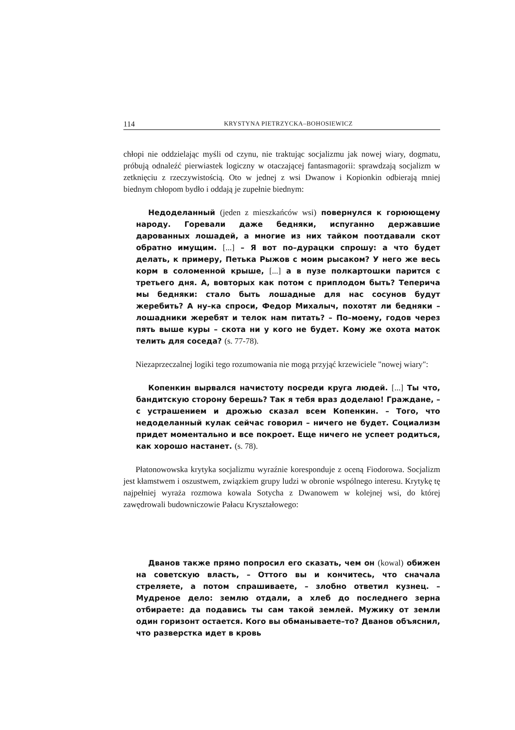114 KRYSTYNA PIETRZYCKA–BOHOSIEWICZ
chłopi nie oddzielając myśli od czynu, nie traktując socjalizmu jak nowej wiary, dogmatu, próbują odnaleźć pierwiastek logiczny w otaczającej fantasmagorii: sprawdzają socjalizm w zetknięciu z rzeczywistością. Oto w jednej z wsi Dwanow i Kopionkin odbierają mniej biednym chłopom bydło i oddają je zupełnie biednym:
Недоделанный (jeden z mieszkańców wsi) повернулся к горюющему народу. Горевали даже бедняки, испуганно державшие дарованных лошадей, а многие из них тайком поотдавали скот обратно имущим. [...] – Я вот по–дурацки спрошу: а что будет делать, к примеру, Петька Рыжов с моим рысаком? У него же весь корм в соломенной крыше, [...] а в пузе полкартошки парится с третьего дня. А, вовторых как потом с приплодом быть? Теперича мы бедняки: стало быть лошадные для нас сосунов будут жеребить? А ну–ка спроси, Федор Михалыч, похотят ли бедняки – лошадники жеребят и телок нам питать? – По–моему, годов через пять выше куры – скота ни у кого не будет. Кому же охота маток телить для соседа? (s. 77-78).
Niezaprzeczalnej logiki tego rozumowania nie mogą przyjąć krzewiciele "nowej wiary":
Копенкин вырвался начистоту посреди круга людей. [...] Ты что, бандитскую сторону берешь? Так я тебя враз доделаю! Граждане, – с устрашением и дрожью сказал всем Копенкин. – Того, что недоделанный кулак сейчас говорил – ничего не будет. Социализм придет моментально и все покроет. Еще ничего не успеет родиться, как хорошо настанет. (s. 78).
Płatonowowska krytyka socjalizmu wyraźnie koresponduje z oceną Fiodorowa. Socjalizm jest kłamstwem i oszustwem, związkiem grupy ludzi w obronie wspólnego interesu. Krytykę tę najpełniej wyraża rozmowa kowala Sotycha z Dwanowem w kolejnej wsi, do której zawędrowali budowniczowie Pałacu Kryształowego:
Дванов также прямо попросил его сказать, чем он (kowal) обижен на советскую власть, – Оттого вы и кончитесь, что сначала стреляете, а потом спрашиваете, – злобно ответил кузнец. – Мудреное дело: землю отдали, а хлеб до последнего зерна отбираете: да подавись ты сам такой землей. Мужику от земли один горизонт остается. Кого вы обманываете–то? Дванов объяснил, что разверстка идет в кровь